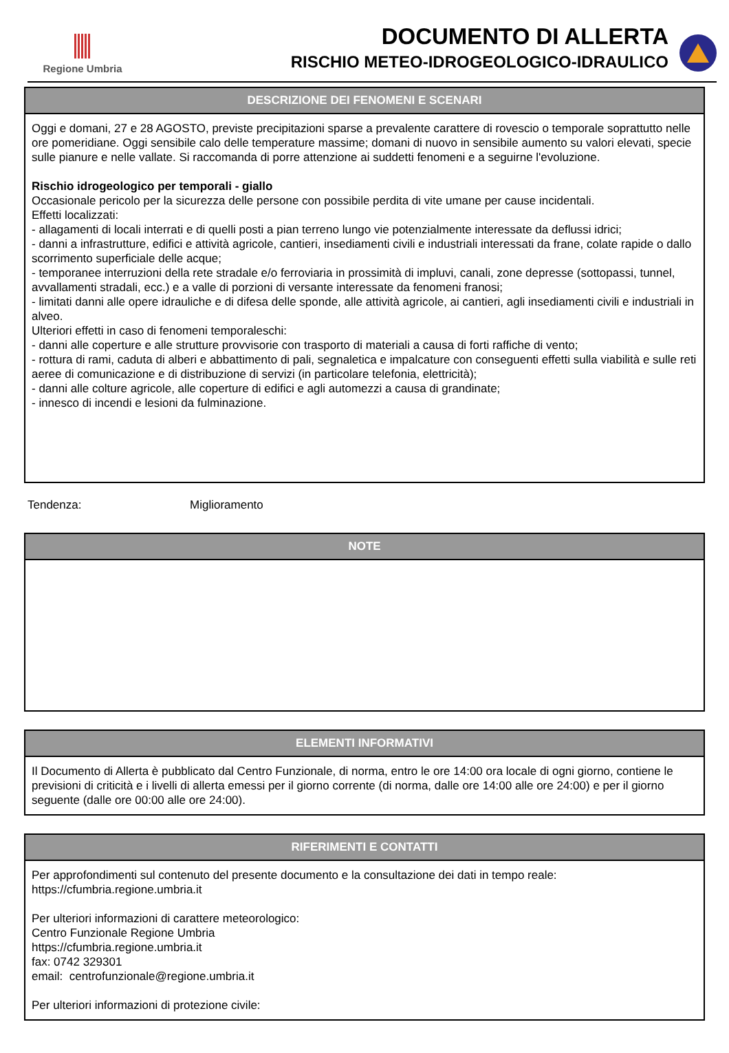Regione Umbria
DOCUMENTO DI ALLERTA
RISCHIO METEO-IDROGEOLOGICO-IDRAULICO
DESCRIZIONE DEI FENOMENI E SCENARI
Oggi e domani, 27 e 28 AGOSTO, previste precipitazioni sparse a prevalente carattere di rovescio o temporale soprattutto nelle ore pomeridiane. Oggi sensibile calo delle temperature massime; domani di nuovo in sensibile aumento su valori elevati, specie sulle pianure e nelle vallate. Si raccomanda di porre attenzione ai suddetti fenomeni e a seguirne l'evoluzione.
Rischio idrogeologico per temporali - giallo
Occasionale pericolo per la sicurezza delle persone con possibile perdita di vite umane per cause incidentali.
Effetti localizzati:
- allagamenti di locali interrati e di quelli posti a pian terreno lungo vie potenzialmente interessate da deflussi idrici;
- danni a infrastrutture, edifici e attività agricole, cantieri, insediamenti civili e industriali interessati da frane, colate rapide o dallo scorrimento superficiale delle acque;
- temporanee interruzioni della rete stradale e/o ferroviaria in prossimità di impluvi, canali, zone depresse (sottopassi, tunnel, avvallamenti stradali, ecc.) e a valle di porzioni di versante interessate da fenomeni franosi;
- limitati danni alle opere idrauliche e di difesa delle sponde, alle attività agricole, ai cantieri, agli insediamenti civili e industriali in alveo.
Ulteriori effetti in caso di fenomeni temporaleschi:
- danni alle coperture e alle strutture provvisorie con trasporto di materiali a causa di forti raffiche di vento;
- rottura di rami, caduta di alberi e abbattimento di pali, segnaletica e impalcature con conseguenti effetti sulla viabilità e sulle reti aeree di comunicazione e di distribuzione di servizi (in particolare telefonia, elettricità);
- danni alle colture agricole, alle coperture di edifici e agli automezzi a causa di grandinate;
- innesco di incendi e lesioni da fulminazione.
Tendenza: Miglioramento
NOTE
ELEMENTI INFORMATIVI
Il Documento di Allerta è pubblicato dal Centro Funzionale, di norma, entro le ore 14:00 ora locale di ogni giorno, contiene le previsioni di criticità e i livelli di allerta emessi per il giorno corrente (di norma, dalle ore 14:00 alle ore 24:00) e per il giorno seguente (dalle ore 00:00 alle ore 24:00).
RIFERIMENTI E CONTATTI
Per approfondimenti sul contenuto del presente documento e la consultazione dei dati in tempo reale:
https://cfumbria.regione.umbria.it
Per ulteriori informazioni di carattere meteorologico:
Centro Funzionale Regione Umbria
https://cfumbria.regione.umbria.it
fax: 0742 329301
email: centrofunzionale@regione.umbria.it
Per ulteriori informazioni di protezione civile: